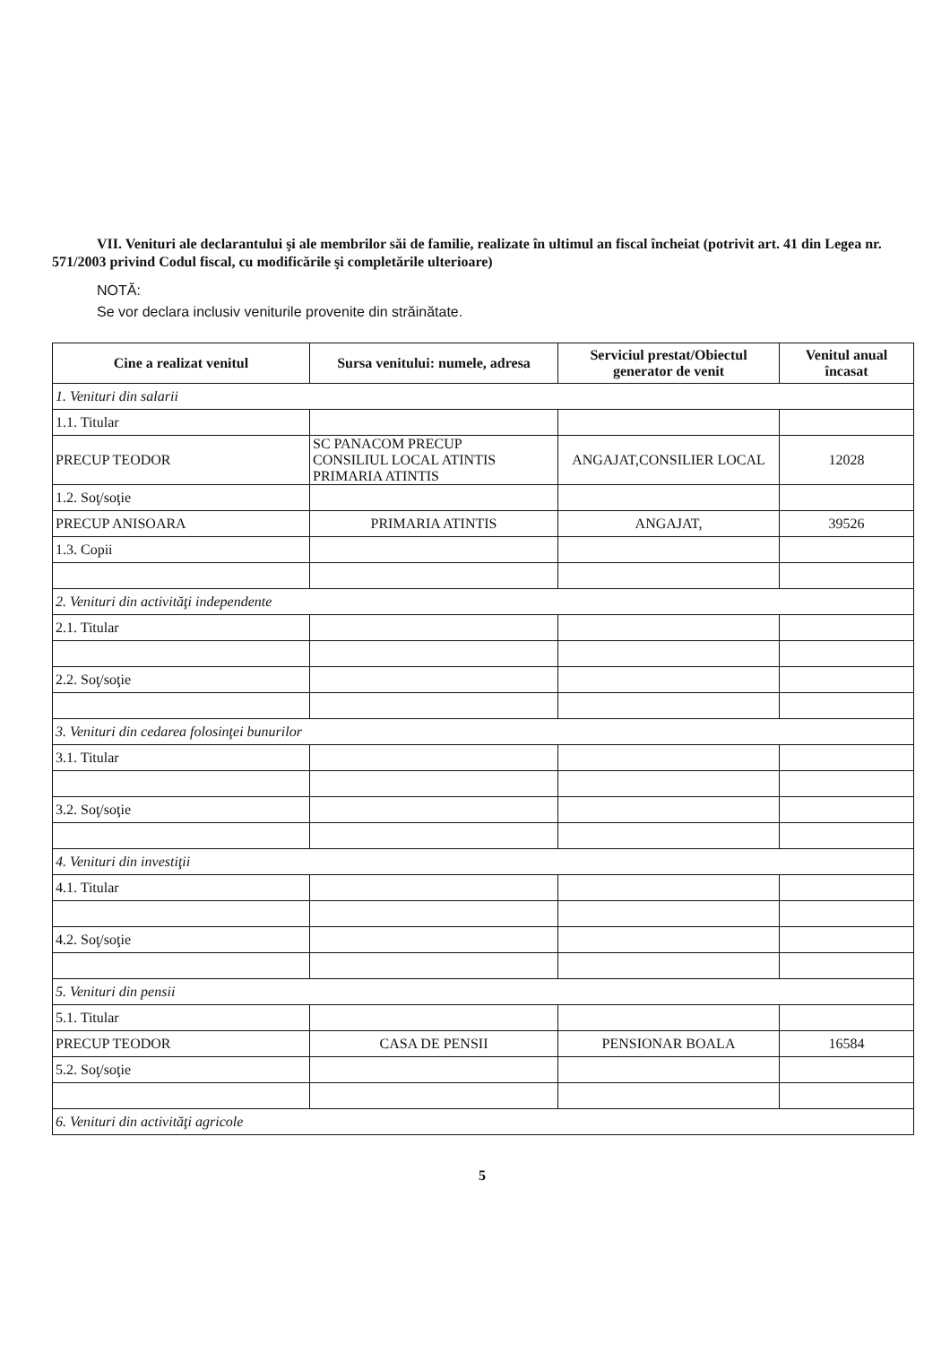VII. Venituri ale declarantului şi ale membrilor săi de familie, realizate în ultimul an fiscal încheiat (potrivit art. 41 din Legea nr. 571/2003 privind Codul fiscal, cu modificările şi completările ulterioare)
NOTĂ:
Se vor declara inclusiv veniturile provenite din străinătate.
| Cine a realizat venitul | Sursa venitului: numele, adresa | Serviciul prestat/Obiectul generator de venit | Venitul anual încasat |
| --- | --- | --- | --- |
| 1. Venituri din salarii | | | |
| 1.1. Titular | | | |
| PRECUP TEODOR | SC PANACOM PRECUP CONSILIUL LOCAL ATINTIS PRIMARIA ATINTIS | ANGAJAT,CONSILIER LOCAL | 12028 |
| 1.2. Soţ/soţie | | | |
| PRECUP ANISOARA | PRIMARIA ATINTIS | ANGAJAT, | 39526 |
| 1.3. Copii | | | |
| 2. Venituri din activităţi independente | | | |
| 2.1. Titular | | | |
| 2.2. Soţ/soţie | | | |
| 3. Venituri din cedarea folosinţei bunurilor | | | |
| 3.1. Titular | | | |
| 3.2. Soţ/soţie | | | |
| 4. Venituri din investiţii | | | |
| 4.1. Titular | | | |
| 4.2. Soţ/soţie | | | |
| 5. Venituri din pensii | | | |
| 5.1. Titular | | | |
| PRECUP TEODOR | CASA DE PENSII | PENSIONAR BOALA | 16584 |
| 5.2. Soţ/soţie | | | |
| 6. Venituri din activităţi agricole | | | |
5